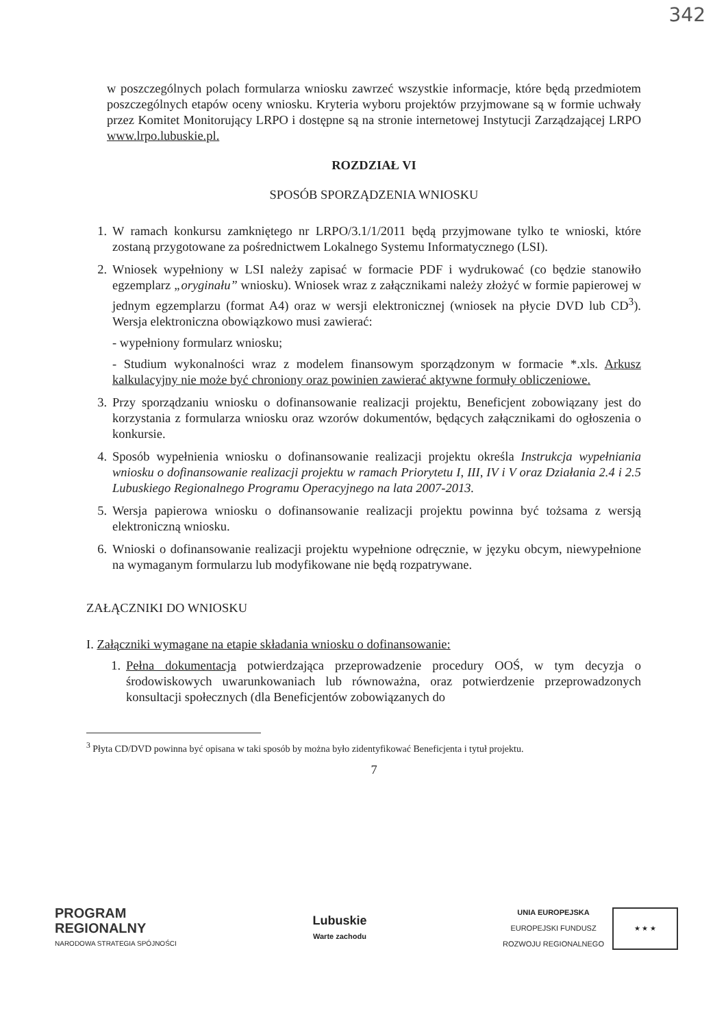342
w poszczególnych polach formularza wniosku zawrzeć wszystkie informacje, które będą przedmiotem poszczególnych etapów oceny wniosku. Kryteria wyboru projektów przyjmowane są w formie uchwały przez Komitet Monitorujący LRPO i dostępne są na stronie internetowej Instytucji Zarządzającej LRPO www.lrpo.lubuskie.pl.
ROZDZIAŁ VI
SPOSÓB SPORZĄDZENIA WNIOSKU
1. W ramach konkursu zamkniętego nr LRPO/3.1/1/2011 będą przyjmowane tylko te wnioski, które zostaną przygotowane za pośrednictwem Lokalnego Systemu Informatycznego (LSI).
2. Wniosek wypełniony w LSI należy zapisać w formacie PDF i wydrukować (co będzie stanowiło egzemplarz „oryginału” wniosku). Wniosek wraz z załącznikami należy złożyć w formie papierowej w jednym egzemplarzu (format A4) oraz w wersji elektronicznej (wniosek na płycie DVD lub CD<sup>3</sup>). Wersja elektroniczna obowiązkowo musi zawierać:
- wypełniony formularz wniosku;
- Studium wykonalności wraz z modelem finansowym sporządzonym w formacie *.xls. Arkusz kalkulacyjny nie może być chroniony oraz powinien zawierać aktywne formuły obliczeniowe.
3. Przy sporządzaniu wniosku o dofinansowanie realizacji projektu, Beneficjent zobowiązany jest do korzystania z formularza wniosku oraz wzorów dokumentów, będących załącznikami do ogłoszenia o konkursie.
4. Sposób wypełnienia wniosku o dofinansowanie realizacji projektu określa Instrukcja wypełniania wniosku o dofinansowanie realizacji projektu w ramach Priorytetu I, III, IV i V oraz Działania 2.4 i 2.5 Lubuskiego Regionalnego Programu Operacyjnego na lata 2007-2013.
5. Wersja papierowa wniosku o dofinansowanie realizacji projektu powinna być tożsama z wersją elektroniczną wniosku.
6. Wnioski o dofinansowanie realizacji projektu wypełnione odręcznie, w języku obcym, niewypełnione na wymaganym formularzu lub modyfikowane nie będą rozpatrywane.
ZAŁĄCZNIKI DO WNIOSKU
I. Załączniki wymagane na etapie składania wniosku o dofinansowanie:
1. Pełna dokumentacja potwierdzająca przeprowadzenie procedury OOŚ, w tym decyzja o środowiskowych uwarunkowaniach lub równoważna, oraz potwierdzenie przeprowadzonych konsultacji społecznych (dla Beneficjentów zobowiązanych do
<sup>3</sup> Płyta CD/DVD powinna być opisana w taki sposób by można było zidentyfikować Beneficjenta i tytuł projektu.
7
PROGRAM
REGIONALNY
NARODOWA STRATEGIA SPÓJNOŚCI
Lubuskie
Warte zachodu
UNIA EUROPEJSKA
EUROPEJSKI FUNDUSZ
ROZWOJU REGIONALNEGO
★ ★ ★